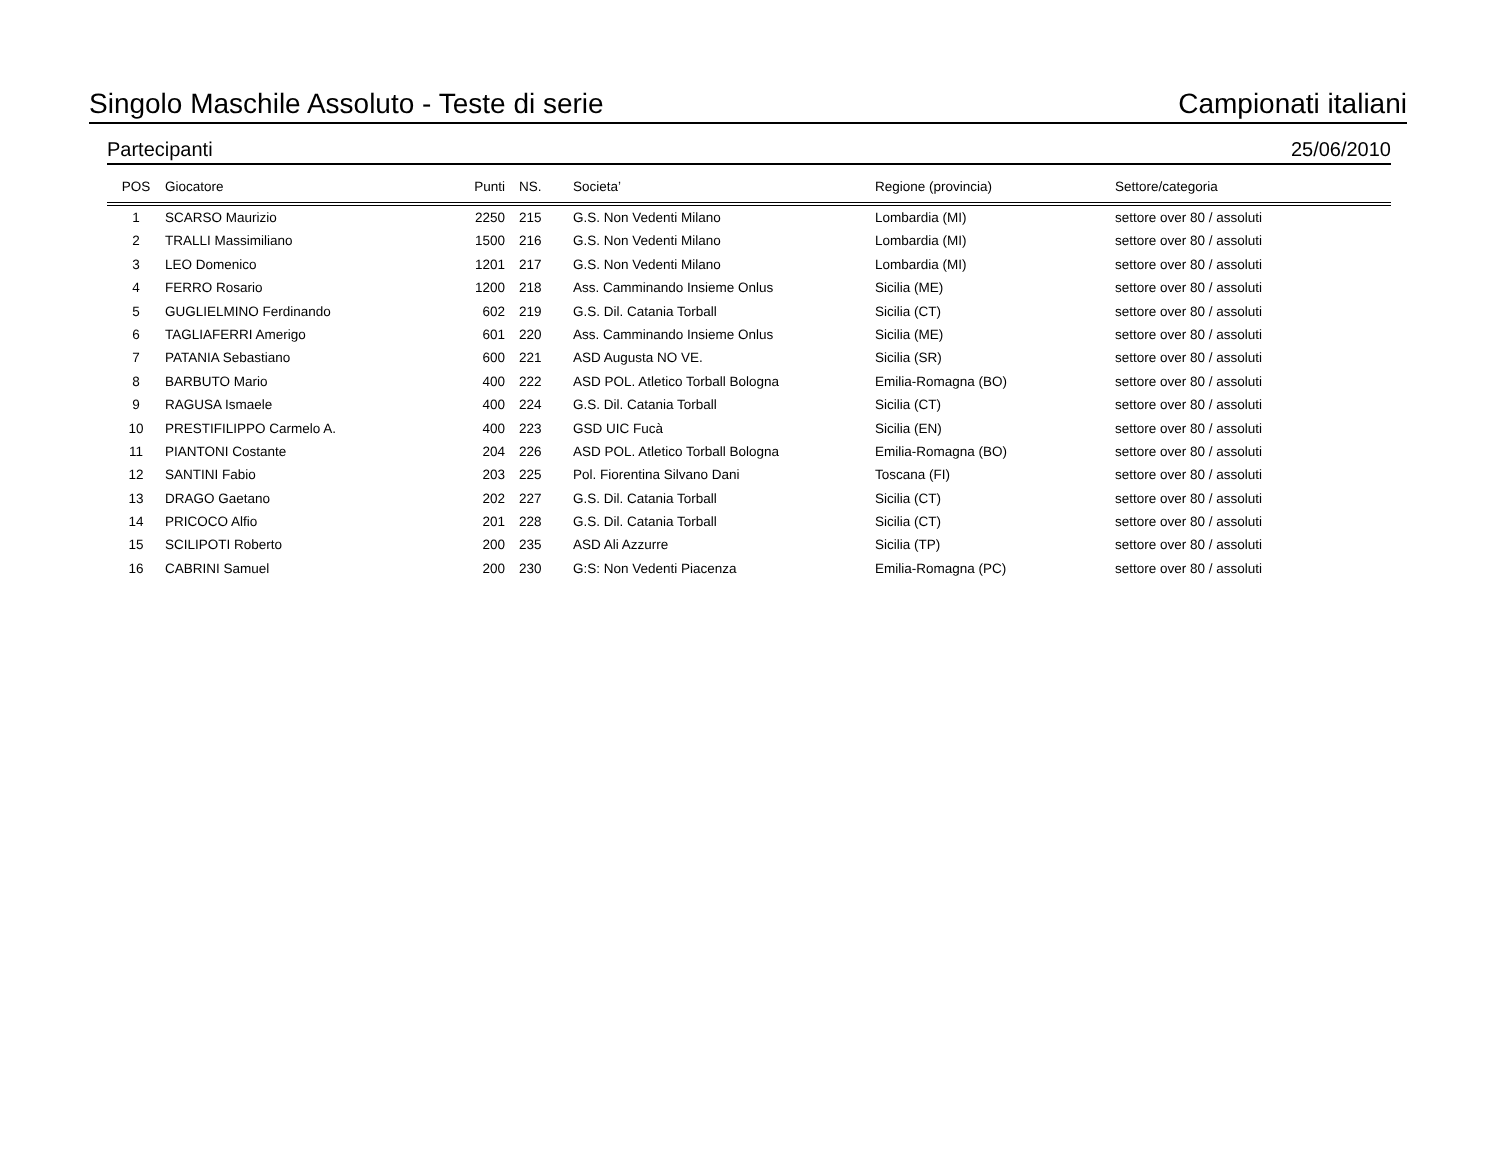Singolo Maschile Assoluto - Teste di serie Campionati italiani
Partecipanti 25/06/2010
| POS | Giocatore | Punti | NS. | Societa’ | Regione (provincia) | Settore/categoria |
| --- | --- | --- | --- | --- | --- | --- |
| 1 | SCARSO Maurizio | 2250 | 215 | G.S. Non Vedenti Milano | Lombardia (MI) | settore over 80 / assoluti |
| 2 | TRALLI Massimiliano | 1500 | 216 | G.S. Non Vedenti Milano | Lombardia (MI) | settore over 80 / assoluti |
| 3 | LEO Domenico | 1201 | 217 | G.S. Non Vedenti Milano | Lombardia (MI) | settore over 80 / assoluti |
| 4 | FERRO Rosario | 1200 | 218 | Ass. Camminando Insieme Onlus | Sicilia (ME) | settore over 80 / assoluti |
| 5 | GUGLIELMINO Ferdinando | 602 | 219 | G.S. Dil. Catania Torball | Sicilia (CT) | settore over 80 / assoluti |
| 6 | TAGLIAFERRI Amerigo | 601 | 220 | Ass. Camminando Insieme Onlus | Sicilia (ME) | settore over 80 / assoluti |
| 7 | PATANIA Sebastiano | 600 | 221 | ASD Augusta NO VE. | Sicilia (SR) | settore over 80 / assoluti |
| 8 | BARBUTO Mario | 400 | 222 | ASD POL. Atletico Torball Bologna | Emilia-Romagna (BO) | settore over 80 / assoluti |
| 9 | RAGUSA Ismaele | 400 | 224 | G.S. Dil. Catania Torball | Sicilia (CT) | settore over 80 / assoluti |
| 10 | PRESTIFILIPPO Carmelo A. | 400 | 223 | GSD UIC Fucà | Sicilia (EN) | settore over 80 / assoluti |
| 11 | PIANTONI Costante | 204 | 226 | ASD POL. Atletico Torball Bologna | Emilia-Romagna (BO) | settore over 80 / assoluti |
| 12 | SANTINI Fabio | 203 | 225 | Pol. Fiorentina Silvano Dani | Toscana (FI) | settore over 80 / assoluti |
| 13 | DRAGO Gaetano | 202 | 227 | G.S. Dil. Catania Torball | Sicilia (CT) | settore over 80 / assoluti |
| 14 | PRICOCO Alfio | 201 | 228 | G.S. Dil. Catania Torball | Sicilia (CT) | settore over 80 / assoluti |
| 15 | SCILIPOTI Roberto | 200 | 235 | ASD Ali Azzurre | Sicilia (TP) | settore over 80 / assoluti |
| 16 | CABRINI Samuel | 200 | 230 | G:S: Non Vedenti Piacenza | Emilia-Romagna (PC) | settore over 80 / assoluti |